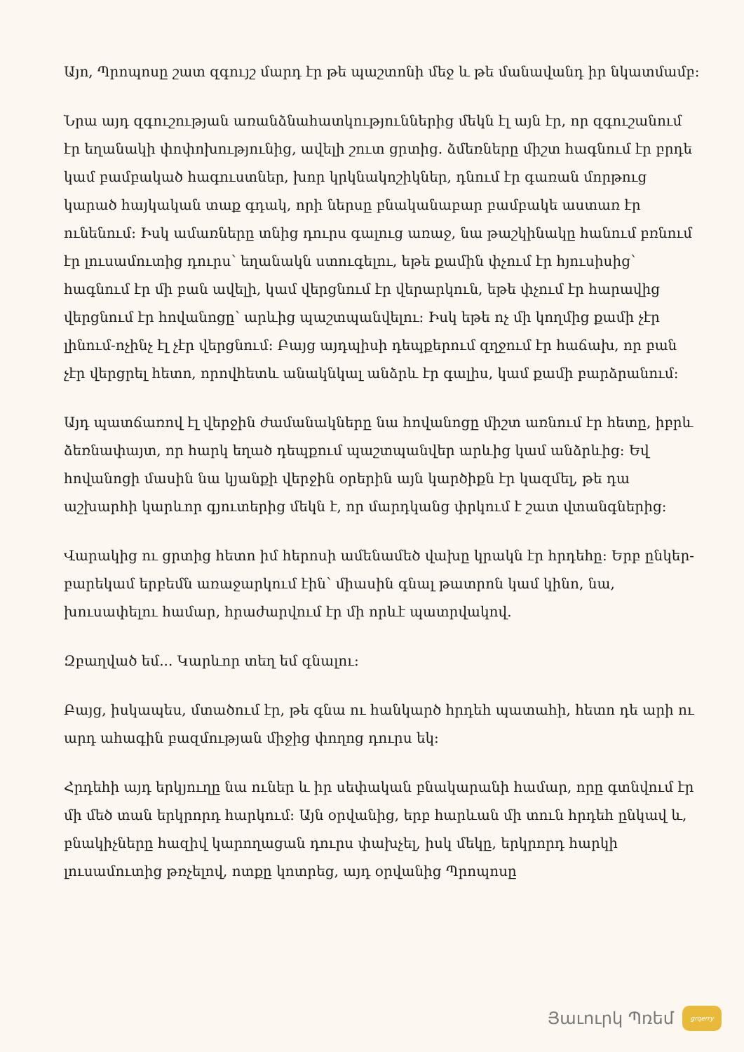Այո, Պրոպոսը շատ զգույշ մարդ էր թե պաշտոնի մեջ և թե մանավանդ իր նկատմամբ:
Նրա այդ զգուշության առանձնահատկություններից մեկն էլ այն էր, որ զգուշանում էր եղանակի փոփոխությունից, ավելի շուտ ցրտից. ձմեռները միշտ հագնում էր բրդե կամ բամբակած հագուստներ, խոր կրկնակոշիկներ, դնում էր գառան մորթուց կարած հայկական տաք գդակ, որի ներսը բնականաբար բամբակե աստառ էր ունենում: Իսկ ամառները տնից դուրս գալուց առաջ, նա թաշկինակը հանում բռնում էր լուսամուտից դուրս՝ եղանակն ստուգելու, եթե քամին փչում էր հյուսիսից՝ հագնում էր մի բան ավելի, կամ վերցնում էր վերարկուն, եթե փչում էր հարավից վերցնում էր հովանոցը՝ արևից պաշտպանվելու: Իսկ եթե ոչ մի կողմից քամի չէր լինում-ոչինչ էլ չէր վերցնում: Բայց այդպիսի դեպքերում զղջում էր հաճախ, որ բան չէր վերցրել հետո, որովհետև անակնկալ անձրև էր գալիս, կամ քամի բարձրանում:
Այդ պատճառով էլ վերջին ժամանակները նա հովանոցը միշտ առնում էր հետը, իբրև ձեռնափայտ, որ հարկ եղած դեպքում պաշտպանվեր արևից կամ անձրևից: Եվ հովանոցի մասին նա կյանքի վերջին օրերին այն կարծիքն էր կազմել, թե դա աշխարհի կարևոր գյուտերից մեկն է, որ մարդկանց փրկում է շատ վտանգներից:
Վարակից ու ցրտից հետո իմ հերոսի ամենամեծ վախը կրակն էր հրդեհը: Երբ ընկեր-բարեկամ երբեմն առաջարկում էին՝ միասին գնալ թատրոն կամ կինո, նա, խուսափելու համար, հրաժարվում էր մի որևէ պատրվակով.
Զբաղված եմ... Կարևոր տեղ եմ գնալու:
Բայց, իսկապես, մտածում էր, թե գնա ու հանկարծ հրդեհ պատահի, հետո դե արի ու արդ ահագին բազմության միջից փողոց դուրս եկ:
Հրդեհի այդ երկյուղը նա ուներ և իր սեփական բնակարանի համար, որը գտնվում էր մի մեծ տան երկրորդ հարկում: Այն օրվանից, երբ հարևան մի տուն հրդեհ ընկավ և, բնակիչները հազիվ կարողացան դուրս փախչել, իսկ մեկը, երկրորդ հարկի լուսամուտից թռչելով, ոտքը կոտրեց, այդ օրվանից Պրոպոսը
Յաւուրկ Պռեմ
grqerry